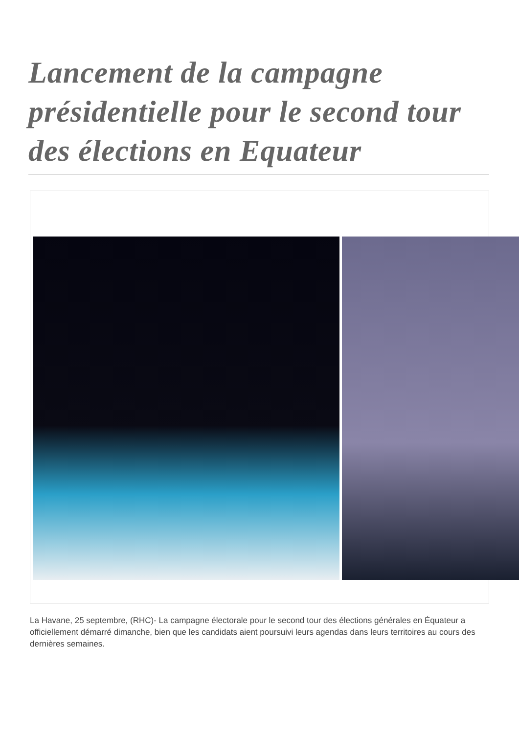Lancement de la campagne présidentielle pour le second tour des élections en Equateur
La Havane, 25 septembre, (RHC)- La campagne électorale pour le second tour des élections générales en Équateur a officiellement démarré dimanche, bien que les candidats aient poursuivi leurs agendas dans leurs territoires au cours des dernières semaines.